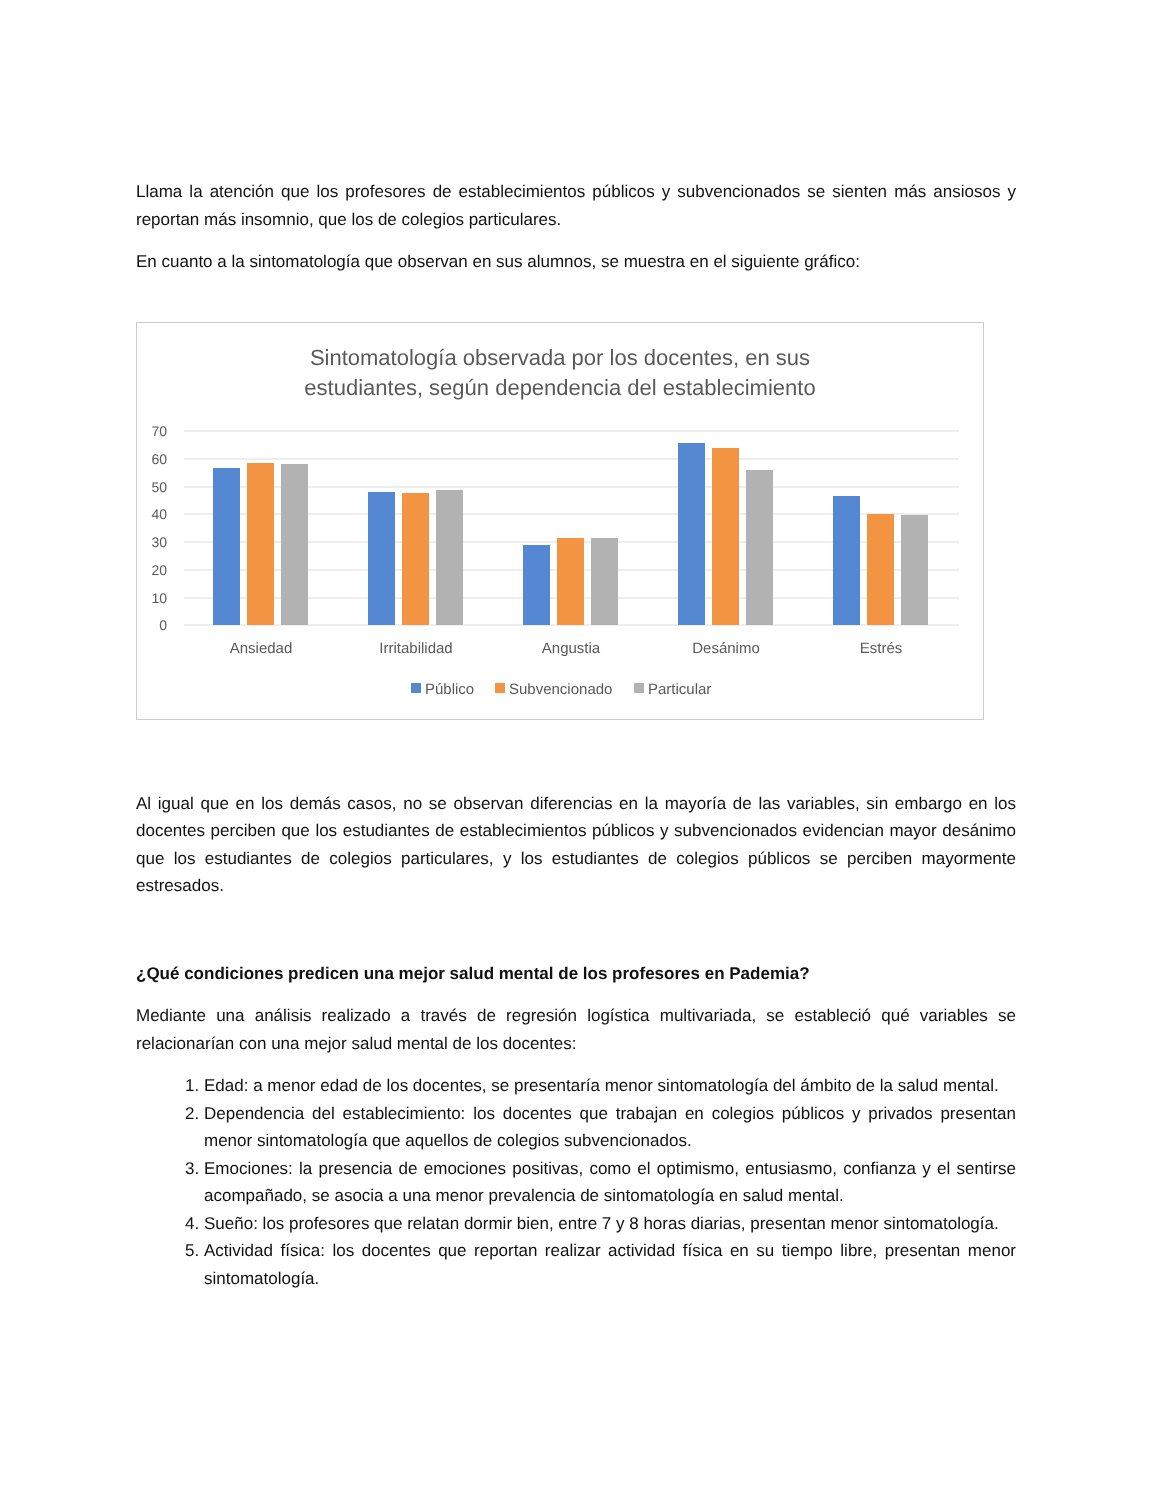Llama la atención que los profesores de establecimientos públicos y subvencionados se sienten más ansiosos y reportan más insomnio, que los de colegios particulares.
En cuanto a la sintomatología que observan en sus alumnos, se muestra en el siguiente gráfico:
Sintomatología observada por los docentes, en sus
estudiantes, según dependencia del establecimiento
70
60
50
40
30
20
10
0
Ansiedad
Irritabilidad
Angustia
Desánimo
Estrés
Público
Subvencionado
Particular
Al igual que en los demás casos, no se observan diferencias en la mayoría de las variables, sin embargo en los docentes perciben que los estudiantes de establecimientos públicos y subvencionados evidencian mayor desánimo que los estudiantes de colegios particulares, y los estudiantes de colegios públicos se perciben mayormente estresados.
¿Qué condiciones predicen una mejor salud mental de los profesores en Pademia?
Mediante una análisis realizado a través de regresión logística multivariada, se estableció qué variables se relacionarían con una mejor salud mental de los docentes:
1. Edad: a menor edad de los docentes, se presentaría menor sintomatología del ámbito de la salud mental.
2. Dependencia del establecimiento: los docentes que trabajan en colegios públicos y privados presentan menor sintomatología que aquellos de colegios subvencionados.
3. Emociones: la presencia de emociones positivas, como el optimismo, entusiasmo, confianza y el sentirse acompañado, se asocia a una menor prevalencia de sintomatología en salud mental.
4. Sueño: los profesores que relatan dormir bien, entre 7 y 8 horas diarias, presentan menor sintomatología.
5. Actividad física: los docentes que reportan realizar actividad física en su tiempo libre, presentan menor sintomatología.